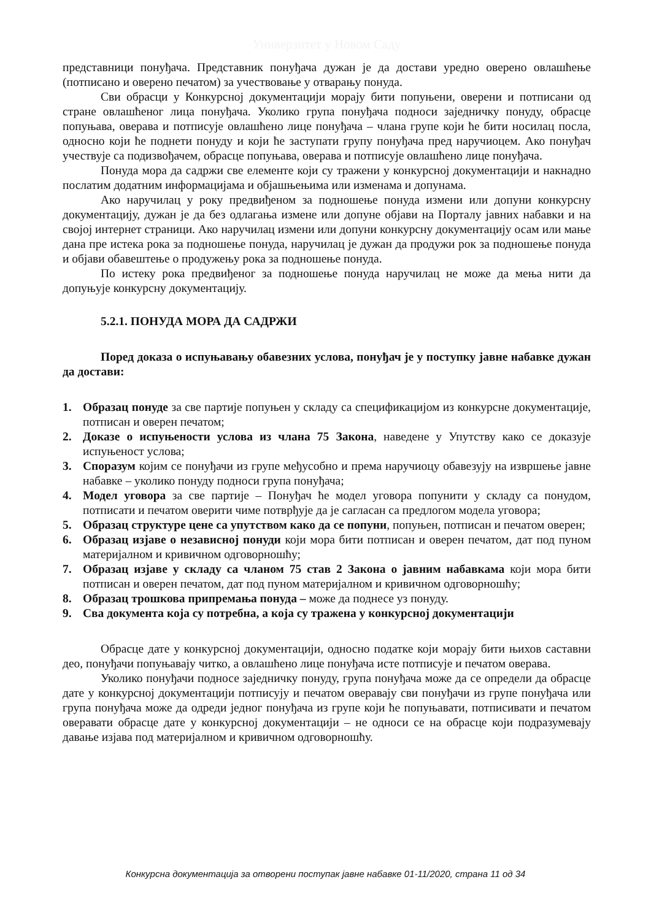Универзитет у Новом Саду
представници понуђача. Представник понуђача дужан је да достави уредно оверено овлашћење (потписано и оверено печатом) за учествовање у отварању понуда.
Сви обрасци у Конкурсној документацији морају бити попуњени, оверени и потписани од стране овлашћеног лица понуђача. Уколико група понуђача подноси заједничку понуду, обрасце попуњава, оверава и потписује овлашћено лице понуђача – члана групе који ће бити носилац посла, односно који ће поднети понуду и који ће заступати групу понуђача пред наручиоцем. Ако понуђач учествује са подизвођачем, обрасце попуњава, оверава и потписује овлашћено лице понуђача.
Понуда мора да садржи све елементе који су тражени у конкурсној документацији и накнадно послатим додатним информацијама и објашњењима или изменама и допунама.
Ако наручилац у року предвиђеном за подношење понуда измени или допуни конкурсну документацију, дужан је да без одлагања измене или допуне објави на Порталу јавних набавки и на својој интернет страници. Ако наручилац измени или допуни конкурсну документацију осам или мање дана пре истека рока за подношење понуда, наручилац је дужан да продужи рок за подношење понуда и објави обавештење о продужењу рока за подношење понуда.
По истеку рока предвиђеног за подношење понуда наручилац не може да мења нити да допуњује конкурсну документацију.
5.2.1. ПОНУДА МОРА ДА САДРЖИ
Поред доказа о испуњавању обавезних услова, понуђач је у поступку јавне набавке дужан да достави:
1. Образац понуде за све партије попуњен у складу са спецификацијом из конкурсне документације, потписан и оверен печатом;
2. Доказе о испуњености услова из члана 75 Закона, наведене у Упутству како се доказује испуњеност услова;
3. Споразум којим се понуђачи из групе међусобно и према наручиоцу обавезују на извршење јавне набавке – уколико понуду подноси група понуђача;
4. Модел уговора за све партије – Понуђач ће модел уговора попунити у складу са понудом, потписати и печатом оверити чиме потврђује да је сагласан са предлогом модела уговора;
5. Образац структуре цене са упутством како да се попуни, попуњен, потписан и печатом оверен;
6. Образац изјаве о независној понуди који мора бити потписан и оверен печатом, дат под пуном материјалном и кривичном одговорношћу;
7. Образац изјаве у складу са чланом 75 став 2 Закона о јавним набавкама који мора бити потписан и оверен печатом, дат под пуном материјалном и кривичном одговорношћу;
8. Образац трошкова припремања понуда – може да поднесе уз понуду.
9. Сва документа која су потребна, а која су тражена у конкурсној документацији
Обрасце дате у конкурсној документацији, односно податке који морају бити њихов саставни део, понуђачи попуњавају читко, а овлашћено лице понуђача исте потписује и печатом оверава.
Уколико понуђачи подносе заједничку понуду, група понуђача може да се определи да обрасце дате у конкурсној документацији потписују и печатом оверавају сви понуђачи из групе понуђача или група понуђача може да одреди једног понуђача из групе који ће попуњавати, потписивати и печатом оверавати обрасце дате у конкурсној документацији – не односи се на обрасце који подразумевају давање изјава под материјалном и кривичном одговорношћу.
Конкурсна документација за отворени поступак јавне набавке 01-11/2020, страна 11 од 34